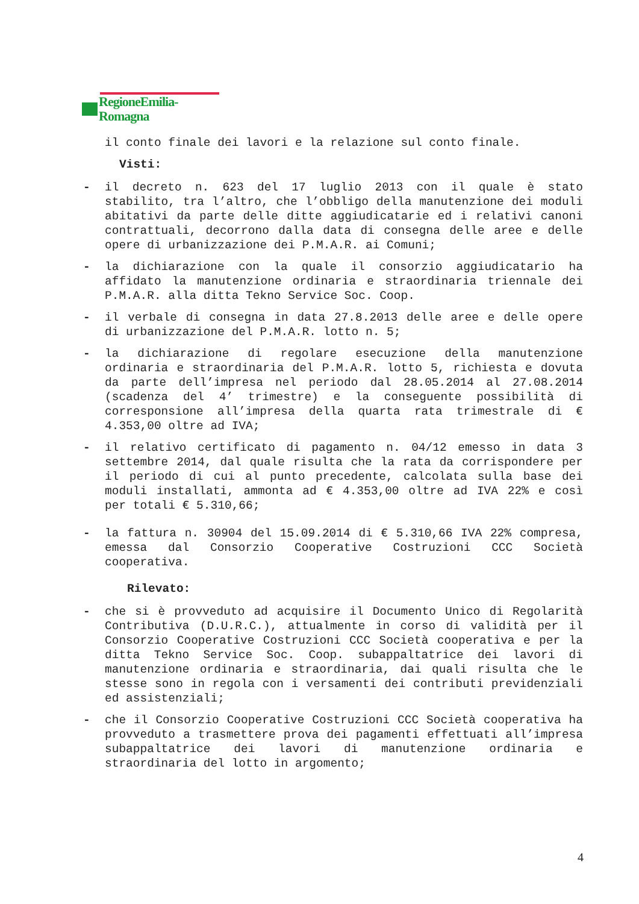RegioneEmilia-Romagna
il conto finale dei lavori e la relazione sul conto finale.
Visti:
- il decreto n. 623 del 17 luglio 2013 con il quale è stato stabilito, tra l’altro, che l’obbligo della manutenzione dei moduli abitativi da parte delle ditte aggiudicatarie ed i relativi canoni contrattuali, decorrono dalla data di consegna delle aree e delle opere di urbanizzazione dei P.M.A.R. ai Comuni;
- la dichiarazione con la quale il consorzio aggiudicatario ha affidato la manutenzione ordinaria e straordinaria triennale dei P.M.A.R. alla ditta Tekno Service Soc. Coop.
- il verbale di consegna in data 27.8.2013 delle aree e delle opere di urbanizzazione del P.M.A.R. lotto n. 5;
- la dichiarazione di regolare esecuzione della manutenzione ordinaria e straordinaria del P.M.A.R. lotto 5, richiesta e dovuta da parte dell’impresa nel periodo dal 28.05.2014 al 27.08.2014 (scadenza del 4’ trimestre) e la conseguente possibilità di corresponsione all’impresa della quarta rata trimestrale di € 4.353,00 oltre ad IVA;
- il relativo certificato di pagamento n. 04/12 emesso in data 3 settembre 2014, dal quale risulta che la rata da corrispondere per il periodo di cui al punto precedente, calcolata sulla base dei moduli installati, ammonta ad € 4.353,00 oltre ad IVA 22% e così per totali € 5.310,66;
- la fattura n. 30904 del 15.09.2014 di € 5.310,66 IVA 22% compresa, emessa dal Consorzio Cooperative Costruzioni CCC Società cooperativa.
Rilevato:
- che si è provveduto ad acquisire il Documento Unico di Regolarità Contributiva (D.U.R.C.), attualmente in corso di validità per il Consorzio Cooperative Costruzioni CCC Società cooperativa e per la ditta Tekno Service Soc. Coop. subappaltatrice dei lavori di manutenzione ordinaria e straordinaria, dai quali risulta che le stesse sono in regola con i versamenti dei contributi previdenziali ed assistenziali;
- che il Consorzio Cooperative Costruzioni CCC Società cooperativa ha provveduto a trasmettere prova dei pagamenti effettuati all’impresa subappaltatrice dei lavori di manutenzione ordinaria e straordinaria del lotto in argomento;
4